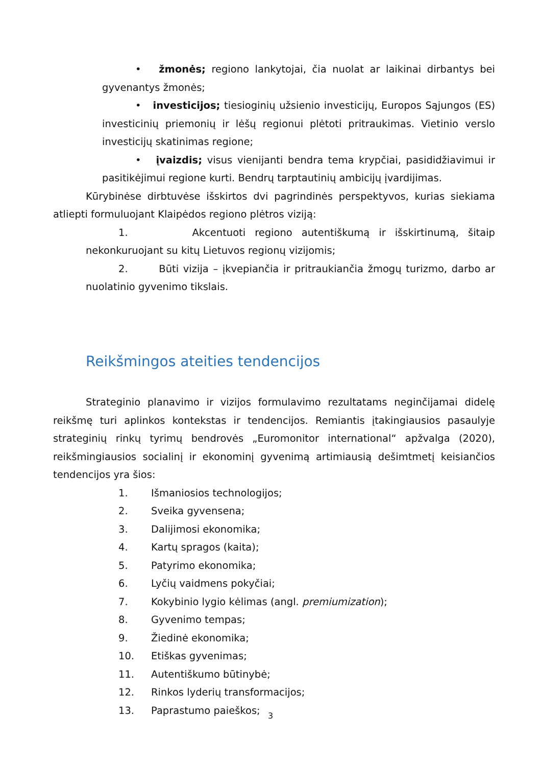• žmonės; regiono lankytojai, čia nuolat ar laikinai dirbantys bei gyvenantys žmonės;
• investicijos; tiesioginių užsienio investicijų, Europos Sąjungos (ES) investicinių priemonių ir lėšų regionui plėtoti pritraukimas. Vietinio verslo investicijų skatinimas regione;
• įvaizdis; visus vienijanti bendra tema krypčiai, pasididžiavimui ir pasitikėjimui regione kurti. Bendrų tarptautinių ambicijų įvardijimas.
Kūrybinėse dirbtuvėse išskirtos dvi pagrindinės perspektyvos, kurias siekiama atliepti formuluojant Klaipėdos regiono plėtros viziją:
1. Akcentuoti regiono autentiškumą ir išskirtinumą, šitaip nekonkuruojant su kitų Lietuvos regionų vizijomis;
2. Būti vizija – įkvepiančia ir pritraukiančia žmogų turizmo, darbo ar nuolatinio gyvenimo tikslais.
Reikšmingos ateities tendencijos
Strateginio planavimo ir vizijos formulavimo rezultatams neginčijamai didelę reikšmę turi aplinkos kontekstas ir tendencijos. Remiantis įtakingiausios pasaulyje strateginių rinkų tyrimų bendrovės „Euromonitor international“ apžvalga (2020), reikšmingiausios socialinį ir ekonominį gyvenimą artimiausią dešimtmetį keisiančios tendencijos yra šios:
1. Išmaniosios technologijos;
2. Sveika gyvensena;
3. Dalijimosi ekonomika;
4. Kartų spragos (kaita);
5. Patyrimo ekonomika;
6. Lyčių vaidmens pokyčiai;
7. Kokybinio lygio kėlimas (angl. premiumization);
8. Gyvenimo tempas;
9. Žiedinė ekonomika;
10. Etiškas gyvenimas;
11. Autentiškumo būtinybė;
12. Rinkos lyderių transformacijos;
13. Paprastumo paieškos;
3